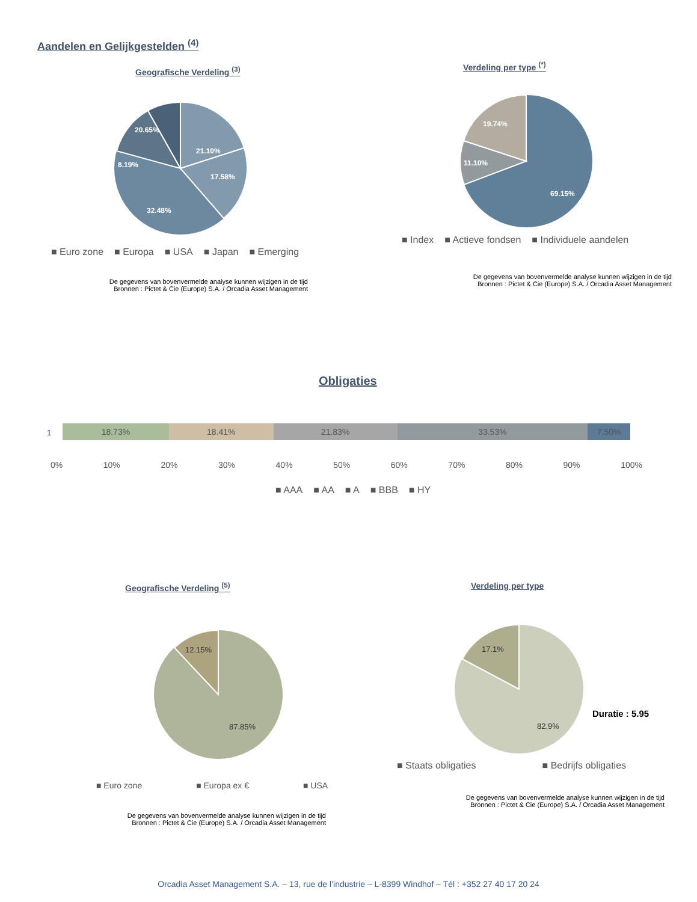Aandelen en Gelijkgestelden <sup>(4)</sup>
Geografische Verdeling <sup>(3)</sup> Verdeling per type <sup>(*)</sup>
21.10%
17.58%
32.48%
8.19%
20.65%
69.15%
11.10%
19.74%
■ Euro zone ■ Europa ■ USA ■ Japan ■ Emerging
■ Index ■ Actieve fondsen ■ Individuele aandelen
De gegevens van bovenvermelde analyse kunnen wijzigen in de tijd
Bronnen : Pictet & Cie (Europe) S.A. / Orcadia Asset Management
De gegevens van bovenvermelde analyse kunnen wijzigen in de tijd
Bronnen : Pictet & Cie (Europe) S.A. / Orcadia Asset Management
Obligaties
1
18.73% 18.41% 21.83% 33.53% 7.50%
0% 10% 20% 30% 40% 50% 60% 70% 80% 90% 100%
■ AAA ■ AA ■ A ■ BBB ■ HY
Geografische Verdeling <sup>(5)</sup> Verdeling per type
12.15%
87.85%
17.1%
82.9%
Duratie : 5.95
■ Staats obligaties ■ Bedrijfs obligaties
■ Euro zone ■ Europa ex € ■ USA
De gegevens van bovenvermelde analyse kunnen wijzigen in de tijd
Bronnen : Pictet & Cie (Europe) S.A. / Orcadia Asset Management
De gegevens van bovenvermelde analyse kunnen wijzigen in de tijd
Bronnen : Pictet & Cie (Europe) S.A. / Orcadia Asset Management
Orcadia Asset Management S.A. – 13, rue de l’industrie – L-8399 Windhof – Tél : +352 27 40 17 20 24